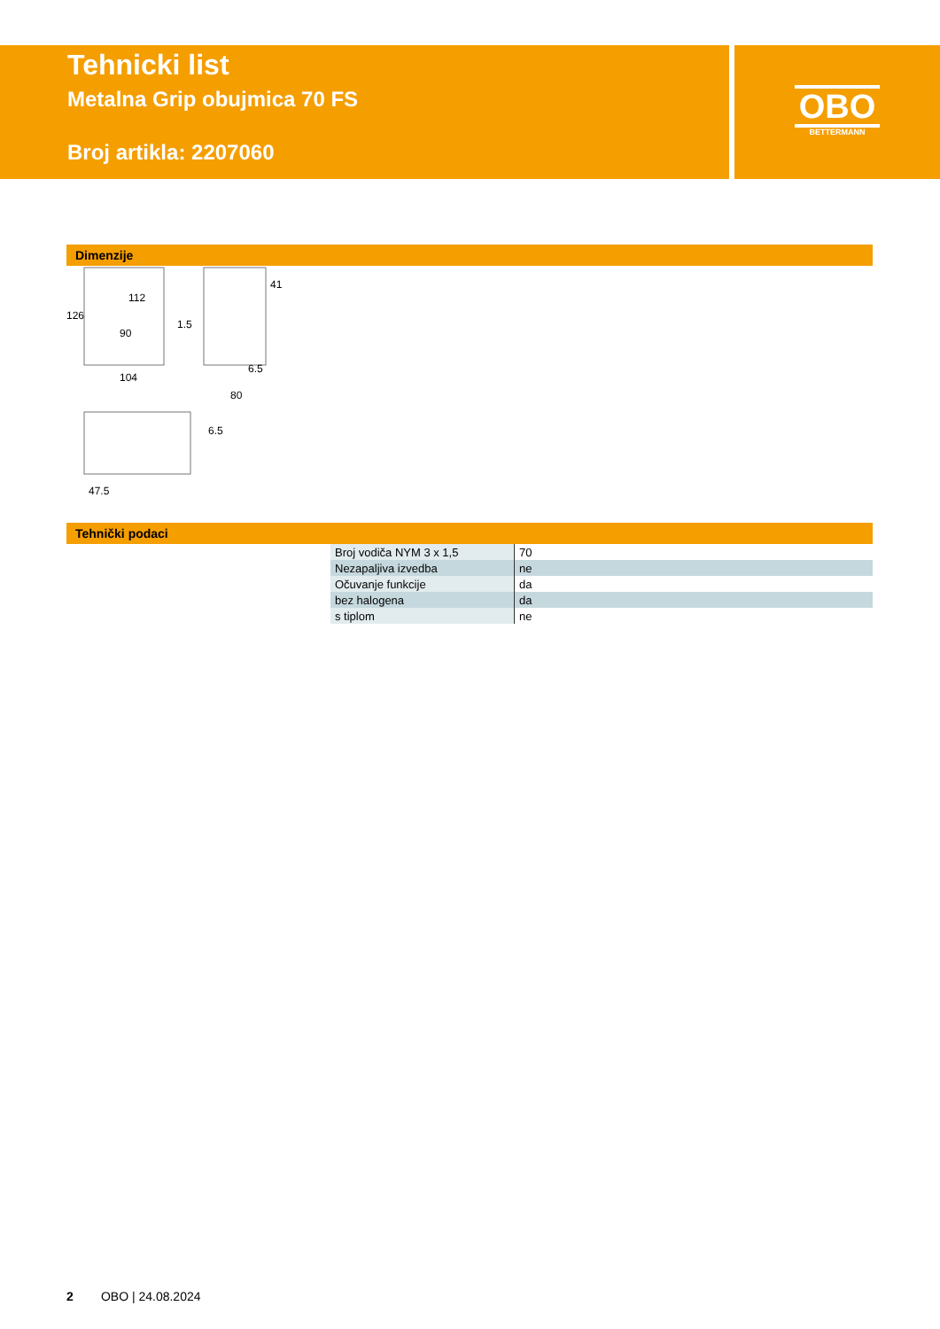Tehnicki list
Metalna Grip obujmica 70 FS
Broj artikla: 2207060
OBO
BETTERMANN
Dimenzije
104
90
1.5
80
6.5
47.5
126
112
41
6.5
Tehnički podaci
| Broj vodiča NYM 3 x 1,5 | 70 |
| Nezapaljiva izvedba | ne |
| Očuvanje funkcije | da |
| bez halogena | da |
| s tiplom | ne |
2 OBO | 24.08.2024